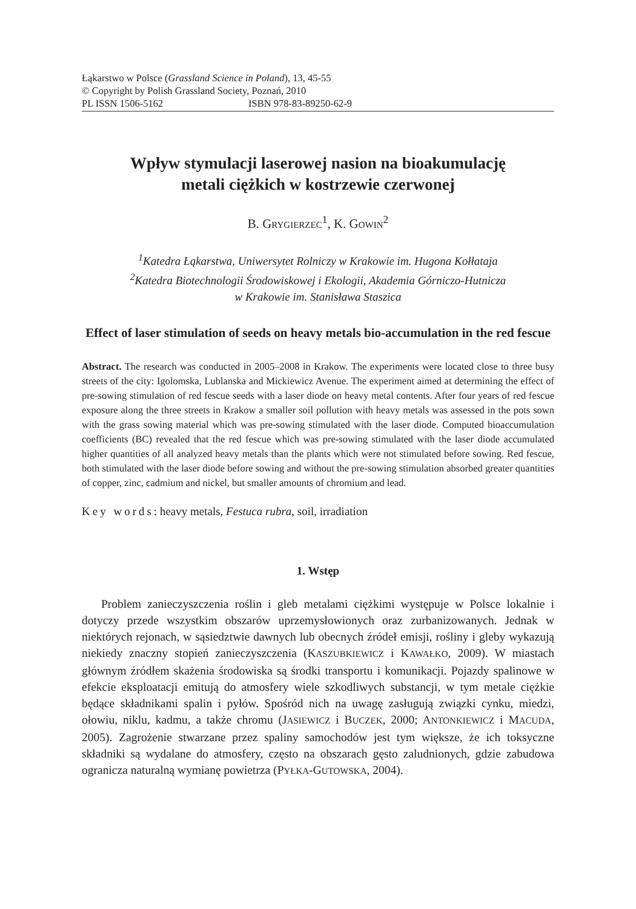Łąkarstwo w Polsce (Grassland Science in Poland), 13, 45-55
© Copyright by Polish Grassland Society, Poznań, 2010
PL ISSN 1506-5162 ISBN 978-83-89250-62-9
Wpływ stymulacji laserowej nasion na bioakumulację
metali ciężkich w kostrzewie czerwonej
B. GRYGIERZEC<sup>1</sup>, K. GOWIN<sup>2</sup>
<sup>1</sup> Katedra Łąkarstwa, Uniwersytet Rolniczy w Krakowie im. Hugona Kołłataja
<sup>2</sup> Katedra Biotechnologii Środowiskowej i Ekologii, Akademia Górniczo-Hutnicza
w Krakowie im. Stanisława Staszica
Effect of laser stimulation of seeds on heavy metals bio-accumulation in the red fescue
Abstract. The research was conducted in 2005–2008 in Krakow. The experiments were located close to three busy streets of the city: Igolomska, Lublanska and Mickiewicz Avenue. The experiment aimed at determining the effect of pre-sowing stimulation of red fescue seeds with a laser diode on heavy metal contents. After four years of red fescue exposure along the three streets in Krakow a smaller soil pollution with heavy metals was assessed in the pots sown with the grass sowing material which was pre-sowing stimulated with the laser diode. Computed bioaccumulation coefficients (BC) revealed that the red fescue which was pre-sowing stimulated with the laser diode accumulated higher quantities of all analyzed heavy metals than the plants which were not stimulated before sowing. Red fescue, both stimulated with the laser diode before sowing and without the pre-sowing stimulation absorbed greater quantities of copper, zinc, cadmium and nickel, but smaller amounts of chromium and lead.
Key words: heavy metals, Festuca rubra, soil, irradiation
1. Wstęp
Problem zanieczyszczenia roślin i gleb metalami ciężkimi występuje w Polsce lokalnie i dotyczy przede wszystkim obszarów uprzemysłowionych oraz zurbanizowanych. Jednak w niektórych rejonach, w sąsiedztwie dawnych lub obecnych źródeł emisji, rośliny i gleby wykazują niekiedy znaczny stopień zanieczyszczenia (KASZUBKIEWICZ i KAWAŁKO, 2009). W miastach głównym źródłem skażenia środowiska są środki transportu i komunikacji. Pojazdy spalinowe w efekcie eksploatacji emitują do atmosfery wiele szkodliwych substancji, w tym metale ciężkie będące składnikami spalin i pyłów. Spośród nich na uwagę zasługują związki cynku, miedzi, ołowiu, niklu, kadmu, a także chromu (JASIEWICZ i BUCZEK, 2000; ANTONKIEWICZ i MACUDA, 2005). Zagrożenie stwarzane przez spaliny samochodów jest tym większe, że ich toksyczne składniki są wydalane do atmosfery, często na obszarach gęsto zaludnionych, gdzie zabudowa ogranicza naturalną wymianę powietrza (PYŁKA-GUTOWSKA, 2004).